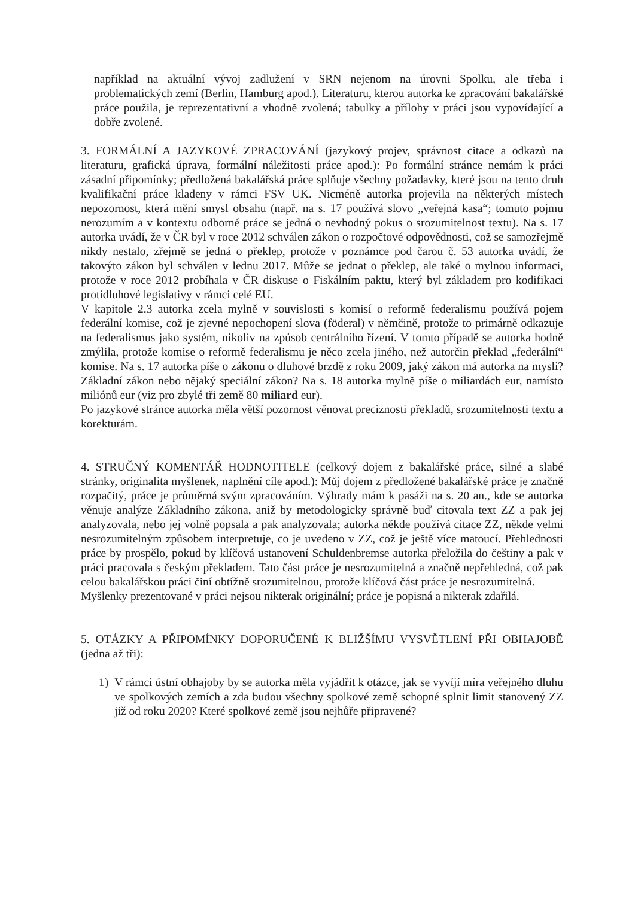například na aktuální vývoj zadlužení v SRN nejenom na úrovni Spolku, ale třeba i problematických zemí (Berlin, Hamburg apod.). Literaturu, kterou autorka ke zpracování bakalářské práce použila, je reprezentativní a vhodně zvolená; tabulky a přílohy v práci jsou vypovídající a dobře zvolené.
3. FORMÁLNÍ A JAZYKOVÉ ZPRACOVÁNÍ (jazykový projev, správnost citace a odkazů na literaturu, grafická úprava, formální náležitosti práce apod.): Po formální stránce nemám k práci zásadní připomínky; předložená bakalářská práce splňuje všechny požadavky, které jsou na tento druh kvalifikační práce kladeny v rámci FSV UK. Nicméně autorka projevila na některých místech nepozornost, která mění smysl obsahu (např. na s. 17 používá slovo „veřejná kasa“; tomuto pojmu nerozumím a v kontextu odborné práce se jedná o nevhodný pokus o srozumitelnost textu). Na s. 17 autorka uvádí, že v ČR byl v roce 2012 schválen zákon o rozpočtové odpovědnosti, což se samozřejmě nikdy nestalo, zřejmě se jedná o překlep, protože v poznámce pod čarou č. 53 autorka uvádí, že takovýto zákon byl schválen v lednu 2017. Může se jednat o překlep, ale také o mylnou informaci, protože v roce 2012 probíhala v ČR diskuse o Fiskálním paktu, který byl základem pro kodifikaci protidluhové legislativy v rámci celé EU.
V kapitole 2.3 autorka zcela mylně v souvislosti s komisí o reformě federalismu používá pojem federální komise, což je zjevné nepochopení slova (föderal) v němčině, protože to primárně odkazuje na federalismus jako systém, nikoliv na způsob centrálního řízení. V tomto případě se autorka hodně zmýlila, protože komise o reformě federalismu je něco zcela jiného, než autorčin překlad „federální“ komise. Na s. 17 autorka píše o zákonu o dluhové brzdě z roku 2009, jaký zákon má autorka na mysli? Základní zákon nebo nějaký speciální zákon? Na s. 18 autorka mylně píše o miliardách eur, namísto miliónů eur (viz pro zbylé tři země 80 miliard eur).
Po jazykové stránce autorka měla větší pozornost věnovat preciznosti překladů, srozumitelnosti textu a korekturám.
4. STRUČNÝ KOMENTÁŘ HODNOTITELE (celkový dojem z bakalářské práce, silné a slabé stránky, originalita myšlenek, naplnění cíle apod.): Můj dojem z předložené bakalářské práce je značně rozpačitý, práce je průměrná svým zpracováním. Výhrady mám k pasáži na s. 20 an., kde se autorka věnuje analýze Základního zákona, aniž by metodologicky správně buď citovala text ZZ a pak jej analyzovala, nebo jej volně popsala a pak analyzovala; autorka někde používá citace ZZ, někde velmi nesrozumitelným způsobem interpretuje, co je uvedeno v ZZ, což je ještě více matoucí. Přehlednosti práce by prospělo, pokud by klíčová ustanovení Schuldenbremse autorka přeložila do češtiny a pak v práci pracovala s českým překladem. Tato část práce je nesrozumitelná a značně nepřehledná, což pak celou bakalářskou práci činí obtížně srozumitelnou, protože klíčová část práce je nesrozumitelná.
Myšlenky prezentované v práci nejsou nikterak originální; práce je popisná a nikterak zdařilá.
5. OTÁZKY A PŘIPOMÍNKY DOPORUČENÉ K BLIŽŠÍMU VYSVĚTLENÍ PŘI OBHAJOBĚ (jedna až tři):
1) V rámci ústní obhajoby by se autorka měla vyjádřit k otázce, jak se vyvíjí míra veřejného dluhu ve spolkových zemích a zda budou všechny spolkové země schopné splnit limit stanovený ZZ již od roku 2020? Které spolkové země jsou nejhůře připravené?